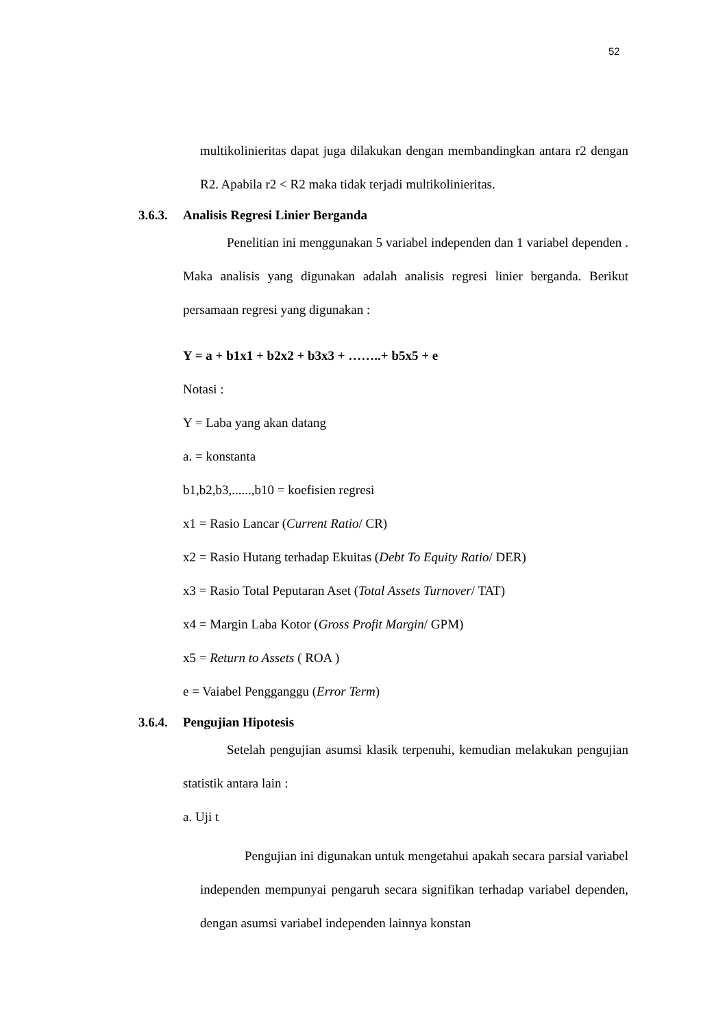52
multikolinieritas dapat juga dilakukan dengan membandingkan antara r2 dengan R2. Apabila r2 < R2 maka tidak terjadi multikolinieritas.
3.6.3. Analisis Regresi Linier Berganda
Penelitian ini menggunakan 5 variabel independen dan 1 variabel dependen . Maka analisis yang digunakan adalah analisis regresi linier berganda. Berikut persamaan regresi yang digunakan :
Y = a + b1x1 + b2x2 + b3x3 + ……..+ b5x5 + e
Notasi :
Y = Laba yang akan datang
a. = konstanta
b1,b2,b3,......,b10 = koefisien regresi
x1 = Rasio Lancar (Current Ratio/ CR)
x2 = Rasio Hutang terhadap Ekuitas (Debt To Equity Ratio/ DER)
x3 = Rasio Total Peputaran Aset (Total Assets Turnover/ TAT)
x4 = Margin Laba Kotor (Gross Profit Margin/ GPM)
x5 = Return to Assets ( ROA )
e = Vaiabel Pengganggu (Error Term)
3.6.4. Pengujian Hipotesis
Setelah pengujian asumsi klasik terpenuhi, kemudian melakukan pengujian statistik antara lain :
a. Uji t
Pengujian ini digunakan untuk mengetahui apakah secara parsial variabel independen mempunyai pengaruh secara signifikan terhadap variabel dependen, dengan asumsi variabel independen lainnya konstan